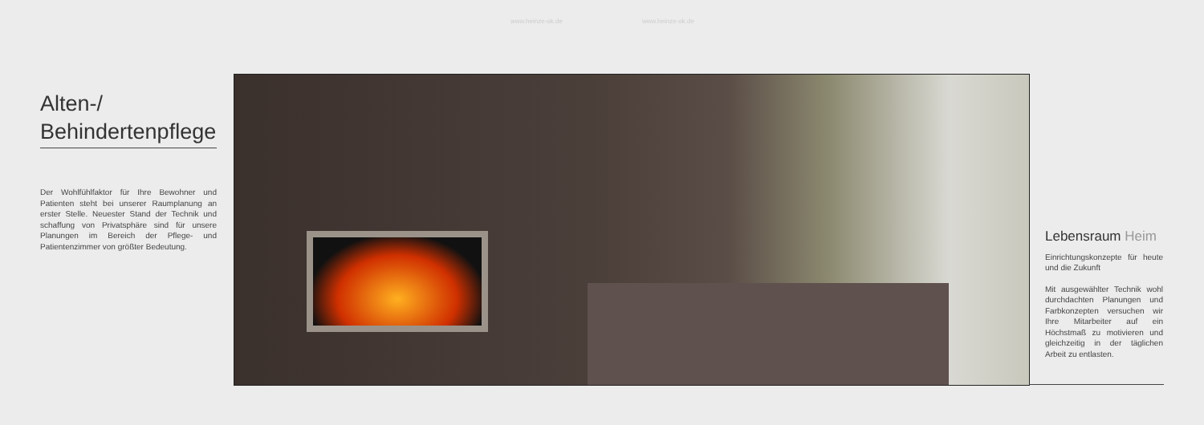www.heinze-ok.de www.heinze-ok.de
Alten-/
Behindertenpflege
Der Wohlfühlfaktor für Ihre Bewohner und Patienten steht bei unserer Raumplanung an erster Stelle. Neuester Stand der Technik und schaffung von Privatsphäre sind für unsere Planungen im Bereich der Pflege- und Patientenzimmer von größter Bedeutung.
Lebensraum Heim
Einrichtungskonzepte für heute und die Zukunft
Mit ausgewählter Technik wohl durchdachten Planungen und Farbkonzepten versuchen wir Ihre Mitarbeiter auf ein Höchstmaß zu motivieren und gleichzeitig in der täglichen Arbeit zu entlasten.